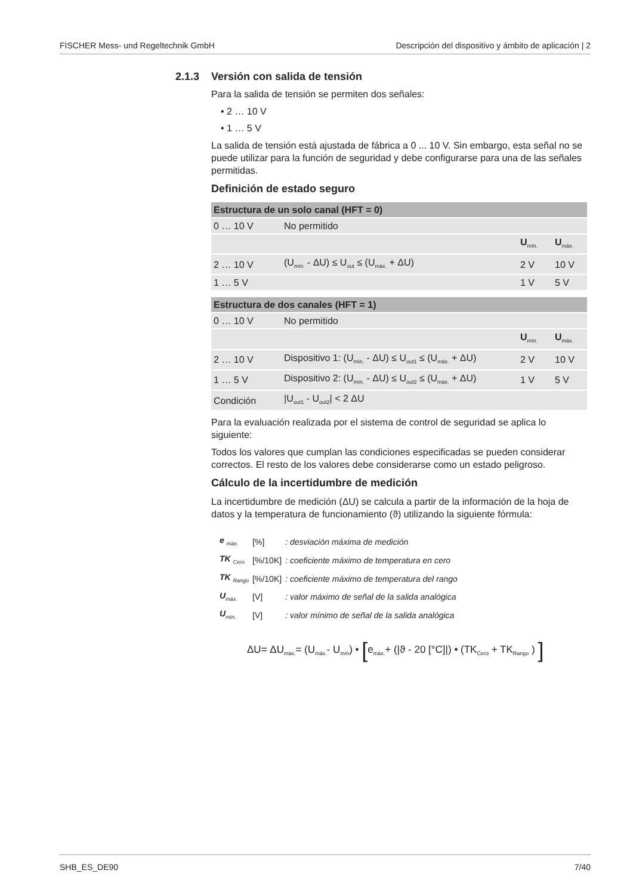FISCHER Mess- und Regeltechnik GmbH Descripción del dispositivo y ámbito de aplicación | 2
2.1.3 Versión con salida de tensión
Para la salida de tensión se permiten dos señales:
• 2 … 10 V
• 1 … 5 V
La salida de tensión está ajustada de fábrica a 0 ... 10 V. Sin embargo, esta señal no se puede utilizar para la función de seguridad y debe configurarse para una de las señales permitidas.
Definición de estado seguro
| Estructura de un solo canal (HFT = 0) | | | |
| --- | --- | --- | --- |
| 0 … 10 V | No permitido | | |
| | | U<sub>mín.</sub> | U<sub>máx.</sub> |
| 2 … 10 V | (U<sub>mín.</sub> - ΔU) ≤ U<sub>out</sub> ≤ (U<sub>máx.</sub> + ΔU) | 2 V | 10 V |
| 1 … 5 V | | 1 V | 5 V |
| Estructura de dos canales (HFT = 1) | | | |
| --- | --- | --- | --- |
| 0 … 10 V | No permitido | | |
| | | U<sub>mín.</sub> | U<sub>máx.</sub> |
| 2 … 10 V | Dispositivo 1: (U<sub>mín.</sub> - ΔU) ≤ U<sub>out1</sub> ≤ (U<sub>máx.</sub> + ΔU) | 2 V | 10 V |
| 1 … 5 V | Dispositivo 2: (U<sub>mín.</sub> - ΔU) ≤ U<sub>out2</sub> ≤ (U<sub>máx.</sub> + ΔU) | 1 V | 5 V |
| Condición | /U<sub>out1</sub> - U<sub>out2</sub>/ < 2 ΔU | | |
Para la evaluación realizada por el sistema de control de seguridad se aplica lo siguiente:
Todos los valores que cumplan las condiciones especificadas se pueden considerar correctos. El resto de los valores debe considerarse como un estado peligroso.
Cálculo de la incertidumbre de medición
La incertidumbre de medición (ΔU) se calcula a partir de la información de la hoja de datos y la temperatura de funcionamiento (ϑ) utilizando la siguiente fórmula:
| e <sub>máx.</sub> | [%] | : desviación máxima de medición |
| TK <sub>Cero</sub> | [%/10K] | : coeficiente máximo de temperatura en cero |
| TK <sub>Rango</sub> | [%/10K] | : coeficiente máximo de temperatura del rango |
| U<sub>máx.</sub> | [V] | : valor máximo de señal de la salida analógica |
| U<sub>mín.</sub> | [V] | : valor mínimo de señal de la salida analógica |
ΔU= ΔU<sub>máx.</sub>= (U<sub>máx.</sub>- U<sub>mín</sub>) • [e<sub>máx.</sub>+ (|ϑ - 20 [°C]|) • (TK<sub>Cero</sub> + TK<sub>Rango</sub> ) ]
SHB_ES_DE90 7/40